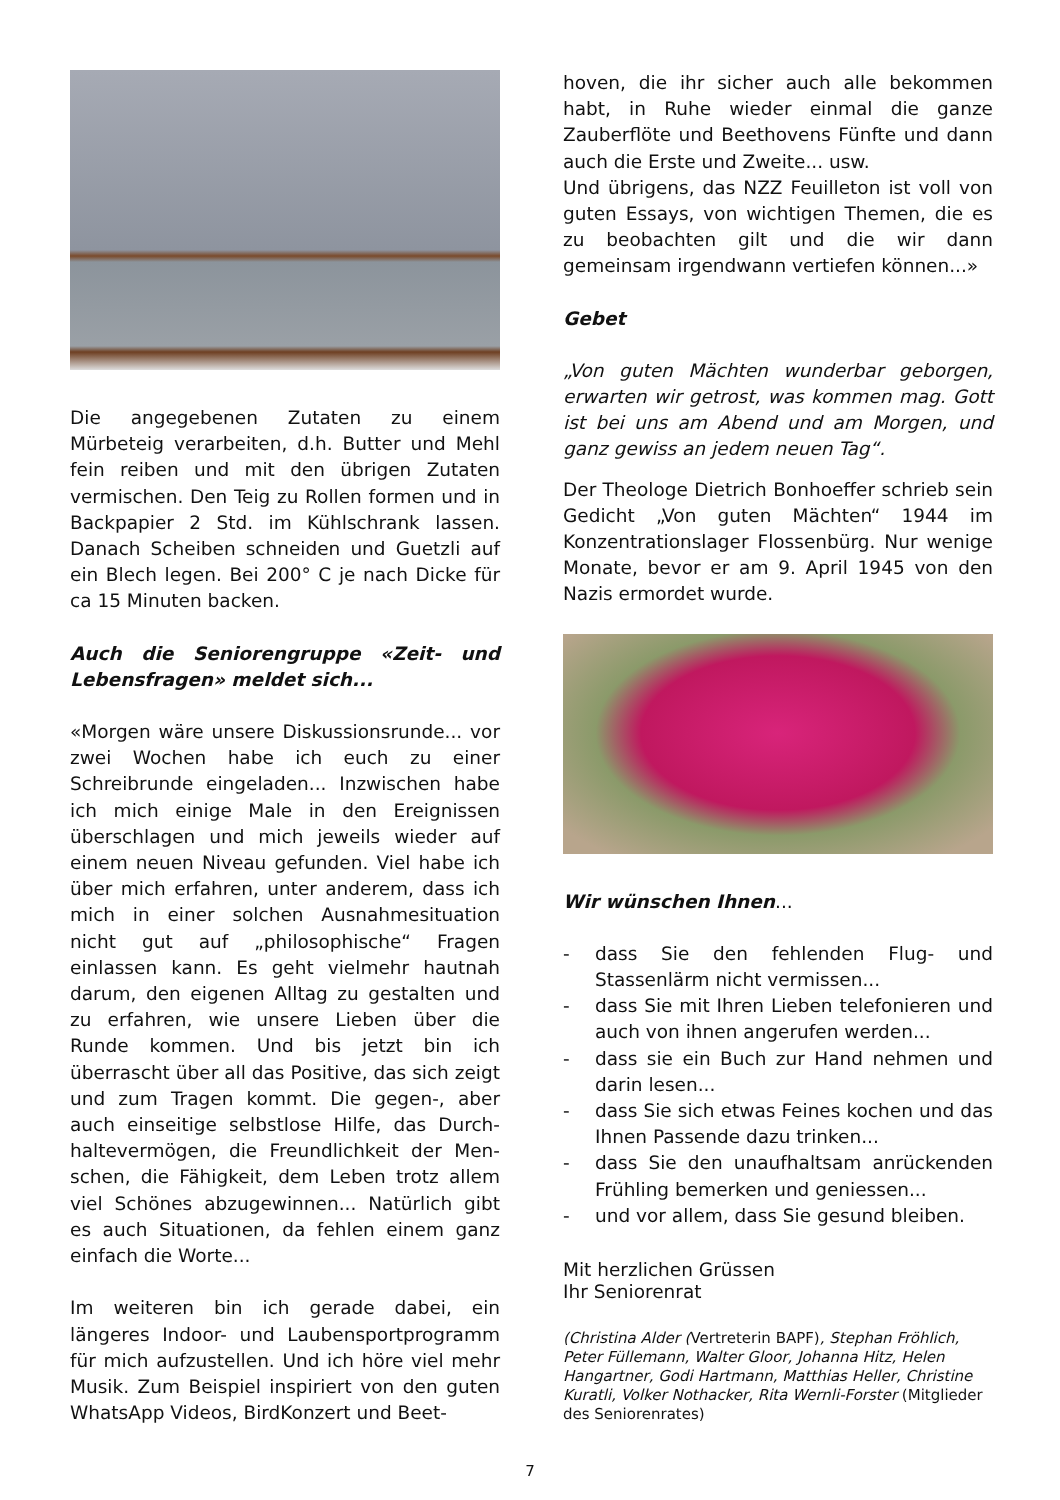Die angegebenen Zutaten zu einem Mürbeteig verarbeiten, d.h. Butter und Mehl fein reiben und mit den übrigen Zutaten vermischen. Den Teig zu Rollen formen und in Backpapier 2 Std. im Kühlschrank lassen. Danach Scheiben schneiden und Guetzli auf ein Blech legen. Bei 200° C je nach Dicke für ca 15 Minuten backen.
Auch die Seniorengruppe «Zeit- und Lebensfragen» meldet sich...
«Morgen wäre unsere Diskussionsrunde... vor zwei Wochen habe ich euch zu einer Schreibrunde eingeladen... Inzwischen habe ich mich einige Male in den Ereignissen überschlagen und mich jeweils wieder auf einem neuen Niveau gefunden. Viel habe ich über mich erfahren, unter anderem, dass ich mich in einer solchen Ausnahmesituation nicht gut auf „philosophische“ Fragen einlassen kann. Es geht vielmehr hautnah darum, den eigenen Alltag zu gestalten und zu erfahren, wie unsere Lieben über die Runde kommen. Und bis jetzt bin ich überrascht über all das Positive, das sich zeigt und zum Tragen kommt. Die gegen-, aber auch einseitige selbstlose Hilfe, das Durch-haltevermögen, die Freundlichkeit der Men-schen, die Fähigkeit, dem Leben trotz allem viel Schönes abzugewinnen... Natürlich gibt es auch Situationen, da fehlen einem ganz einfach die Worte...
Im weiteren bin ich gerade dabei, ein längeres Indoor- und Laubensportprogramm für mich aufzustellen. Und ich höre viel mehr Musik. Zum Beispiel inspiriert von den guten WhatsApp Videos, BirdKonzert und Beet-
hoven, die ihr sicher auch alle bekommen habt, in Ruhe wieder einmal die ganze Zauberflöte und Beethovens Fünfte und dann auch die Erste und Zweite... usw.
Und übrigens, das NZZ Feuilleton ist voll von guten Essays, von wichtigen Themen, die es zu beobachten gilt und die wir dann gemeinsam irgendwann vertiefen können...»
Gebet
„Von guten Mächten wunderbar geborgen, erwarten wir getrost, was kommen mag. Gott ist bei uns am Abend und am Morgen, und ganz gewiss an jedem neuen Tag“.
Der Theologe Dietrich Bonhoeffer schrieb sein Gedicht „Von guten Mächten“ 1944 im Konzentrationslager Flossenbürg. Nur wenige Monate, bevor er am 9. April 1945 von den Nazis ermordet wurde.
Wir wünschen Ihnen...
- dass Sie den fehlenden Flug- und Stassenlärm nicht vermissen...
- dass Sie mit Ihren Lieben telefonieren und auch von ihnen angerufen werden...
- dass sie ein Buch zur Hand nehmen und darin lesen...
- dass Sie sich etwas Feines kochen und das Ihnen Passende dazu trinken...
- dass Sie den unaufhaltsam anrückenden Frühling bemerken und geniessen...
- und vor allem, dass Sie gesund bleiben.
Mit herzlichen Grüssen
Ihr Seniorenrat
(Christina Alder (Vertreterin BAPF), Stephan Fröhlich, Peter Füllemann, Walter Gloor, Johanna Hitz, Helen Hangartner, Godi Hartmann, Matthias Heller, Christine Kuratli, Volker Nothacker, Rita Wernli-Forster (Mitglieder des Seniorenrates)
7